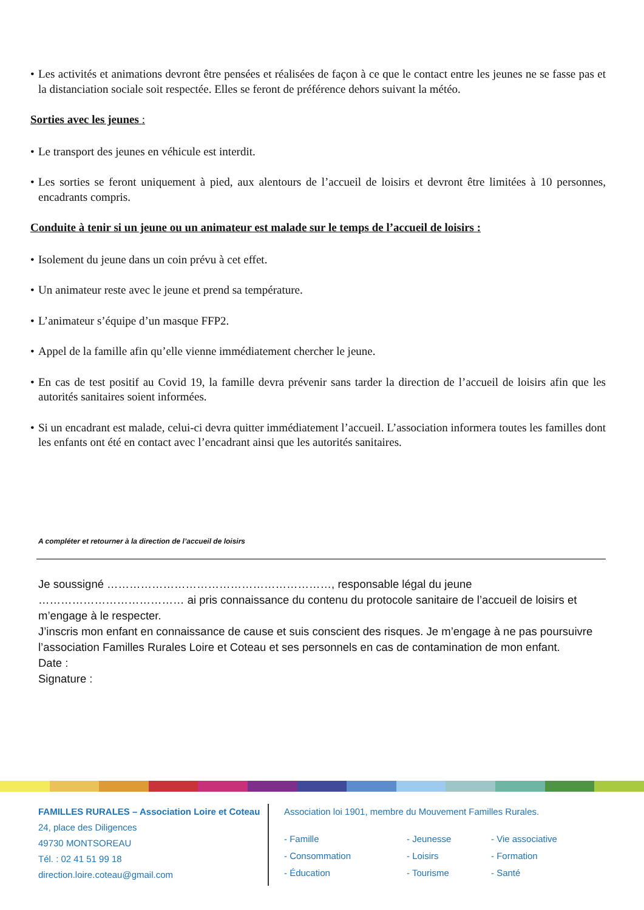• Les activités et animations devront être pensées et réalisées de façon à ce que le contact entre les jeunes ne se fasse pas et la distanciation sociale soit respectée. Elles se feront de préférence dehors suivant la météo.
Sorties avec les jeunes :
• Le transport des jeunes en véhicule est interdit.
• Les sorties se feront uniquement à pied, aux alentours de l’accueil de loisirs et devront être limitées à 10 personnes, encadrants compris.
Conduite à tenir si un jeune ou un animateur est malade sur le temps de l’accueil de loisirs :
• Isolement du jeune dans un coin prévu à cet effet.
• Un animateur reste avec le jeune et prend sa température.
• L’animateur s’équipe d’un masque FFP2.
• Appel de la famille afin qu’elle vienne immédiatement chercher le jeune.
• En cas de test positif au Covid 19, la famille devra prévenir sans tarder la direction de l’accueil de loisirs afin que les autorités sanitaires soient informées.
• Si un encadrant est malade, celui-ci devra quitter immédiatement l’accueil. L’association informera toutes les familles dont les enfants ont été en contact avec l’encadrant ainsi que les autorités sanitaires.
A compléter et retourner à la direction de l’accueil de loisirs
Je soussigné ……………………………………………………, responsable légal du jeune ………………………………… ai pris connaissance du contenu du protocole sanitaire de l’accueil de loisirs et m’engage à le respecter.
J’inscris mon enfant en connaissance de cause et suis conscient des risques. Je m’engage à ne pas poursuivre l’association Familles Rurales Loire et Coteau et ses personnels en cas de contamination de mon enfant.
Date :
Signature :
FAMILLES RURALES – Association Loire et Coteau
24, place des Diligences
49730 MONTSOREAU
Tél. : 02 41 51 99 18
direction.loire.coteau@gmail.com
Association loi 1901, membre du Mouvement Familles Rurales.
- Famille - Jeunesse - Vie associative - Consommation - Loisirs - Formation - Éducation - Tourisme - Santé